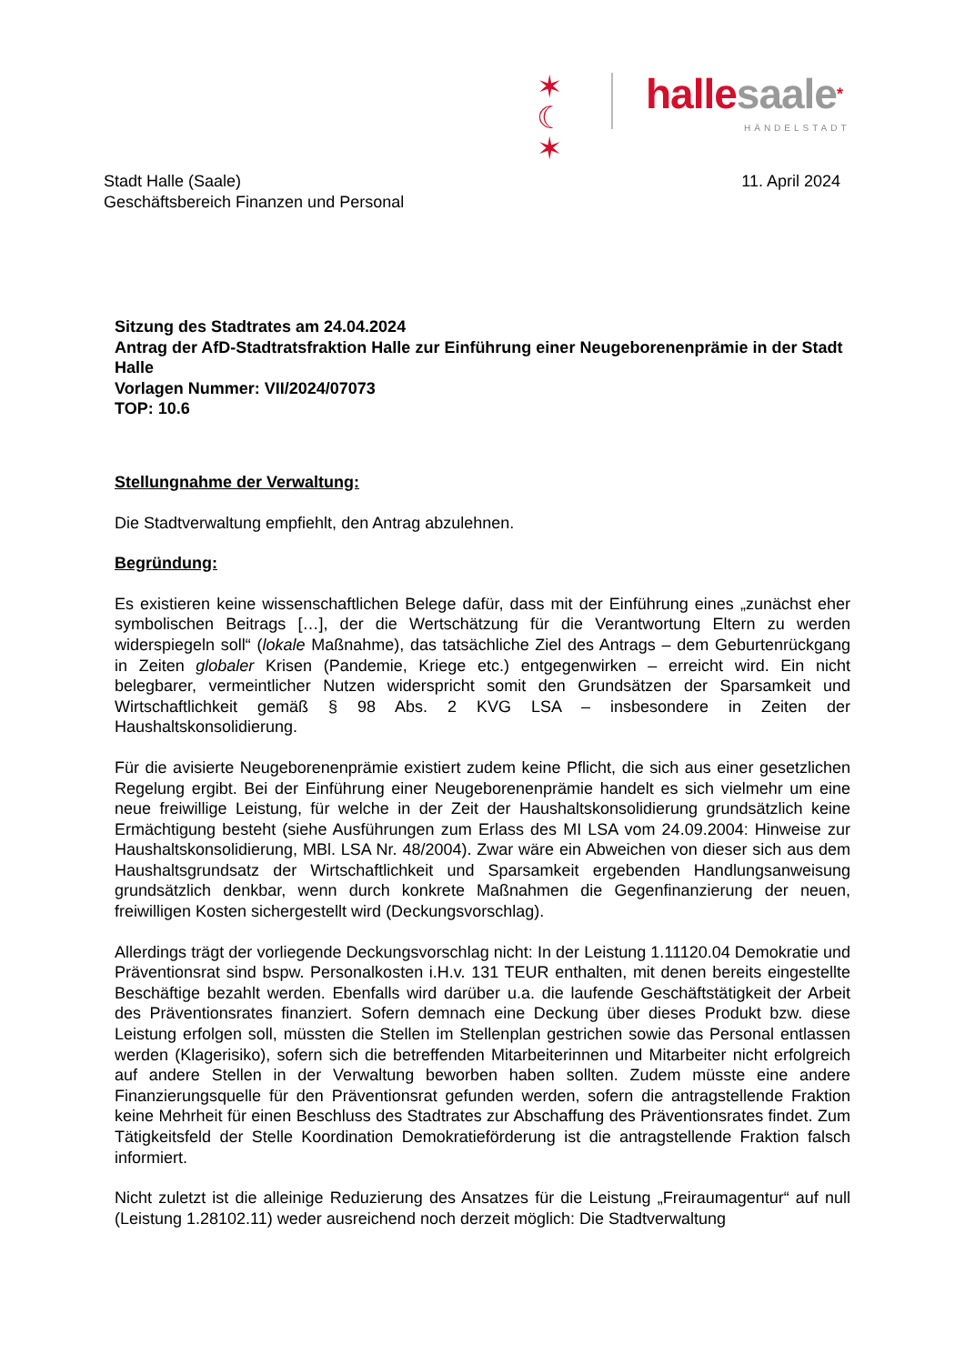✶
☾
✶
halle saale*
HÄNDELSTADT
Stadt Halle (Saale)
Geschäftsbereich Finanzen und Personal
11. April 2024
Sitzung des Stadtrates am 24.04.2024
Antrag der AfD-Stadtratsfraktion Halle zur Einführung einer Neugeborenenprämie in der Stadt Halle
Vorlagen Nummer: VII/2024/07073
TOP: 10.6
Stellungnahme der Verwaltung:
Die Stadtverwaltung empfiehlt, den Antrag abzulehnen.
Begründung:
Es existieren keine wissenschaftlichen Belege dafür, dass mit der Einführung eines „zunächst eher symbolischen Beitrags […], der die Wertschätzung für die Verantwortung Eltern zu werden widerspiegeln soll“ (lokale Maßnahme), das tatsächliche Ziel des Antrags – dem Geburtenrückgang in Zeiten globaler Krisen (Pandemie, Kriege etc.) entgegenwirken – erreicht wird. Ein nicht belegbarer, vermeintlicher Nutzen widerspricht somit den Grundsätzen der Sparsamkeit und Wirtschaftlichkeit gemäß § 98 Abs. 2 KVG LSA – insbesondere in Zeiten der Haushaltskonsolidierung.
Für die avisierte Neugeborenenprämie existiert zudem keine Pflicht, die sich aus einer gesetzlichen Regelung ergibt. Bei der Einführung einer Neugeborenenprämie handelt es sich vielmehr um eine neue freiwillige Leistung, für welche in der Zeit der Haushaltskonsolidierung grundsätzlich keine Ermächtigung besteht (siehe Ausführungen zum Erlass des MI LSA vom 24.09.2004: Hinweise zur Haushaltskonsolidierung, MBl. LSA Nr. 48/2004). Zwar wäre ein Abweichen von dieser sich aus dem Haushaltsgrundsatz der Wirtschaftlichkeit und Sparsamkeit ergebenden Handlungsanweisung grundsätzlich denkbar, wenn durch konkrete Maßnahmen die Gegenfinanzierung der neuen, freiwilligen Kosten sichergestellt wird (Deckungsvorschlag).
Allerdings trägt der vorliegende Deckungsvorschlag nicht: In der Leistung 1.11120.04 Demokratie und Präventionsrat sind bspw. Personalkosten i.H.v. 131 TEUR enthalten, mit denen bereits eingestellte Beschäftige bezahlt werden. Ebenfalls wird darüber u.a. die laufende Geschäftstätigkeit der Arbeit des Präventionsrates finanziert. Sofern demnach eine Deckung über dieses Produkt bzw. diese Leistung erfolgen soll, müssten die Stellen im Stellenplan gestrichen sowie das Personal entlassen werden (Klagerisiko), sofern sich die betreffenden Mitarbeiterinnen und Mitarbeiter nicht erfolgreich auf andere Stellen in der Verwaltung beworben haben sollten. Zudem müsste eine andere Finanzierungsquelle für den Präventionsrat gefunden werden, sofern die antragstellende Fraktion keine Mehrheit für einen Beschluss des Stadtrates zur Abschaffung des Präventionsrates findet. Zum Tätigkeitsfeld der Stelle Koordination Demokratieförderung ist die antragstellende Fraktion falsch informiert.
Nicht zuletzt ist die alleinige Reduzierung des Ansatzes für die Leistung „Freiraumagentur“ auf null (Leistung 1.28102.11) weder ausreichend noch derzeit möglich: Die Stadtverwaltung